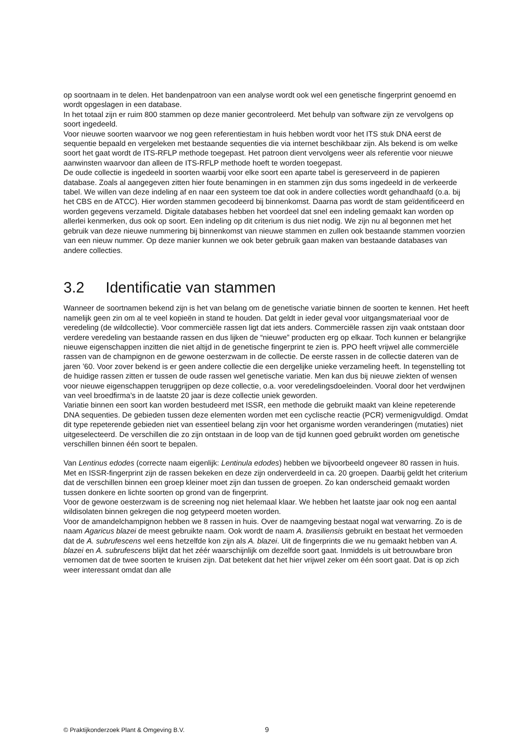op soortnaam in te delen. Het bandenpatroon van een analyse wordt ook wel een genetische fingerprint genoemd en wordt opgeslagen in een database.
In het totaal zijn er ruim 800 stammen op deze manier gecontroleerd. Met behulp van software zijn ze vervolgens op soort ingedeeld.
Voor nieuwe soorten waarvoor we nog geen referentiestam in huis hebben wordt voor het ITS stuk DNA eerst de sequentie bepaald en vergeleken met bestaande sequenties die via internet beschikbaar zijn. Als bekend is om welke soort het gaat wordt de ITS-RFLP methode toegepast. Het patroon dient vervolgens weer als referentie voor nieuwe aanwinsten waarvoor dan alleen de ITS-RFLP methode hoeft te worden toegepast.
De oude collectie is ingedeeld in soorten waarbij voor elke soort een aparte tabel is gereserveerd in de papieren database. Zoals al aangegeven zitten hier foute benamingen in en stammen zijn dus soms ingedeeld in de verkeerde tabel. We willen van deze indeling af en naar een systeem toe dat ook in andere collecties wordt gehandhaafd (o.a. bij het CBS en de ATCC). Hier worden stammen gecodeerd bij binnenkomst. Daarna pas wordt de stam geïdentificeerd en worden gegevens verzameld. Digitale databases hebben het voordeel dat snel een indeling gemaakt kan worden op allerlei kenmerken, dus ook op soort. Een indeling op dit criterium is dus niet nodig. We zijn nu al begonnen met het gebruik van deze nieuwe nummering bij binnenkomst van nieuwe stammen en zullen ook bestaande stammen voorzien van een nieuw nummer. Op deze manier kunnen we ook beter gebruik gaan maken van bestaande databases van andere collecties.
3.2 Identificatie van stammen
Wanneer de soortnamen bekend zijn is het van belang om de genetische variatie binnen de soorten te kennen. Het heeft namelijk geen zin om al te veel kopieën in stand te houden. Dat geldt in ieder geval voor uitgangsmateriaal voor de veredeling (de wildcollectie). Voor commerciële rassen ligt dat iets anders. Commerciële rassen zijn vaak ontstaan door verdere veredeling van bestaande rassen en dus lijken de “nieuwe” producten erg op elkaar. Toch kunnen er belangrijke nieuwe eigenschappen inzitten die niet altijd in de genetische fingerprint te zien is. PPO heeft vrijwel alle commerciële rassen van de champignon en de gewone oesterzwam in de collectie. De eerste rassen in de collectie dateren van de jaren ’60. Voor zover bekend is er geen andere collectie die een dergelijke unieke verzameling heeft. In tegenstelling tot de huidige rassen zitten er tussen de oude rassen wel genetische variatie. Men kan dus bij nieuwe ziekten of wensen voor nieuwe eigenschappen teruggrijpen op deze collectie, o.a. voor veredelingsdoeleinden. Vooral door het verdwijnen van veel broedfirma’s in de laatste 20 jaar is deze collectie uniek geworden.
Variatie binnen een soort kan worden bestudeerd met ISSR, een methode die gebruikt maakt van kleine repeterende DNA sequenties. De gebieden tussen deze elementen worden met een cyclische reactie (PCR) vermenigvuldigd. Omdat dit type repeterende gebieden niet van essentieel belang zijn voor het organisme worden veranderingen (mutaties) niet uitgeselecteerd. De verschillen die zo zijn ontstaan in de loop van de tijd kunnen goed gebruikt worden om genetische verschillen binnen één soort te bepalen.
Van Lentinus edodes (correcte naam eigenlijk: Lentinula edodes) hebben we bijvoorbeeld ongeveer 80 rassen in huis. Met en ISSR-fingerprint zijn de rassen bekeken en deze zijn onderverdeeld in ca. 20 groepen. Daarbij geldt het criterium dat de verschillen binnen een groep kleiner moet zijn dan tussen de groepen. Zo kan onderscheid gemaakt worden tussen donkere en lichte soorten op grond van de fingerprint.
Voor de gewone oesterzwam is de screening nog niet helemaal klaar. We hebben het laatste jaar ook nog een aantal wildisolaten binnen gekregen die nog getypeerd moeten worden.
Voor de amandelchampignon hebben we 8 rassen in huis. Over de naamgeving bestaat nogal wat verwarring. Zo is de naam Agaricus blazei de meest gebruikte naam. Ook wordt de naam A. brasiliensis gebruikt en bestaat het vermoeden dat de A. subrufescens wel eens hetzelfde kon zijn als A. blazei. Uit de fingerprints die we nu gemaakt hebben van A. blazei en A. subrufescens blijkt dat het zéér waarschijnlijk om dezelfde soort gaat. Inmiddels is uit betrouwbare bron vernomen dat de twee soorten te kruisen zijn. Dat betekent dat het hier vrijwel zeker om één soort gaat. Dat is op zich weer interessant omdat dan alle
© Praktijkonderzoek Plant & Omgeving B.V. 9